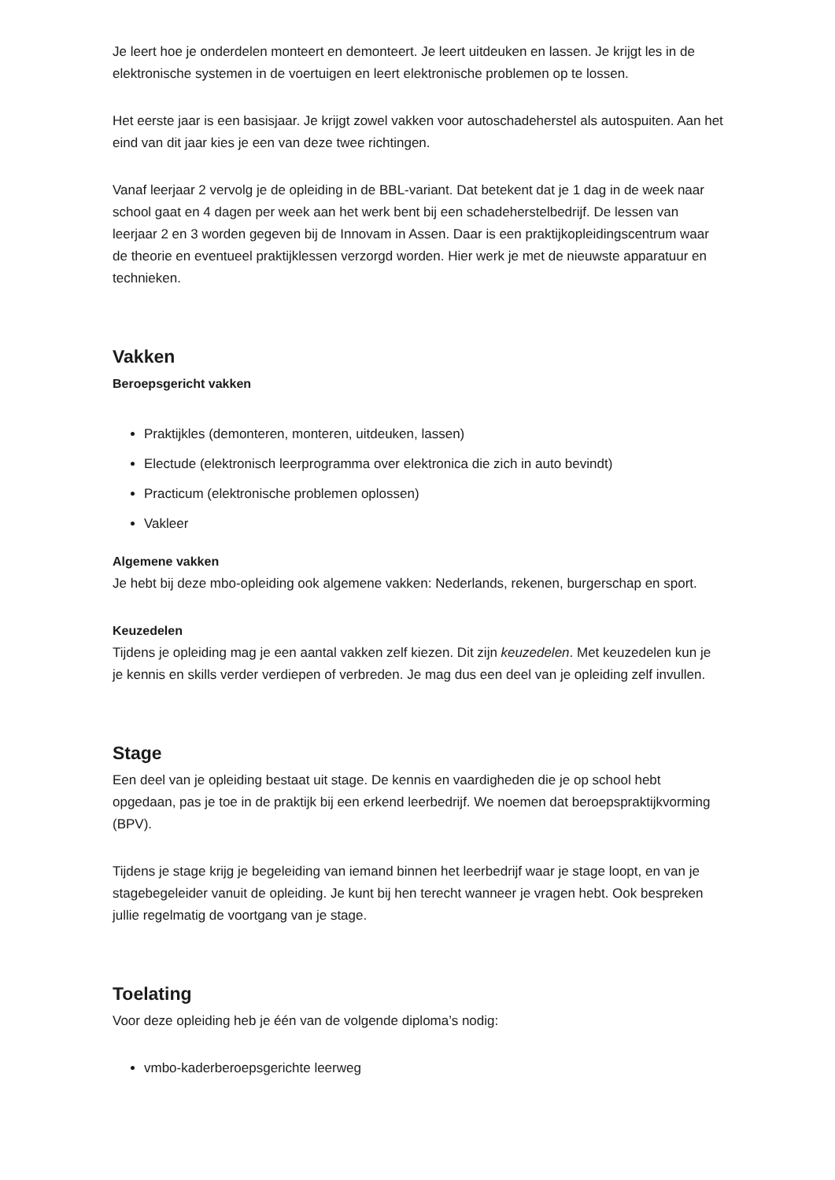Je leert hoe je onderdelen monteert en demonteert. Je leert uitdeuken en lassen. Je krijgt les in de elektronische systemen in de voertuigen en leert elektronische problemen op te lossen.
Het eerste jaar is een basisjaar. Je krijgt zowel vakken voor autoschadeherstel als autospuiten. Aan het eind van dit jaar kies je een van deze twee richtingen.
Vanaf leerjaar 2 vervolg je de opleiding in de BBL-variant. Dat betekent dat je 1 dag in de week naar school gaat en 4 dagen per week aan het werk bent bij een schadeherstelbedrijf. De lessen van leerjaar 2 en 3 worden gegeven bij de Innovam in Assen. Daar is een praktijkopleidingscentrum waar de theorie en eventueel praktijklessen verzorgd worden. Hier werk je met de nieuwste apparatuur en technieken.
Vakken
Beroepsgericht vakken
Praktijkles (demonteren, monteren, uitdeuken, lassen)
Electude (elektronisch leerprogramma over elektronica die zich in auto bevindt)
Practicum (elektronische problemen oplossen)
Vakleer
Algemene vakken
Je hebt bij deze mbo-opleiding ook algemene vakken: Nederlands, rekenen, burgerschap en sport.
Keuzedelen
Tijdens je opleiding mag je een aantal vakken zelf kiezen. Dit zijn keuzedelen. Met keuzedelen kun je je kennis en skills verder verdiepen of verbreden. Je mag dus een deel van je opleiding zelf invullen.
Stage
Een deel van je opleiding bestaat uit stage. De kennis en vaardigheden die je op school hebt opgedaan, pas je toe in de praktijk bij een erkend leerbedrijf. We noemen dat beroepspraktijkvorming (BPV).
Tijdens je stage krijg je begeleiding van iemand binnen het leerbedrijf waar je stage loopt, en van je stagebegeleider vanuit de opleiding. Je kunt bij hen terecht wanneer je vragen hebt. Ook bespreken jullie regelmatig de voortgang van je stage.
Toelating
Voor deze opleiding heb je één van de volgende diploma’s nodig:
vmbo-kaderberoepsgerichte leerweg